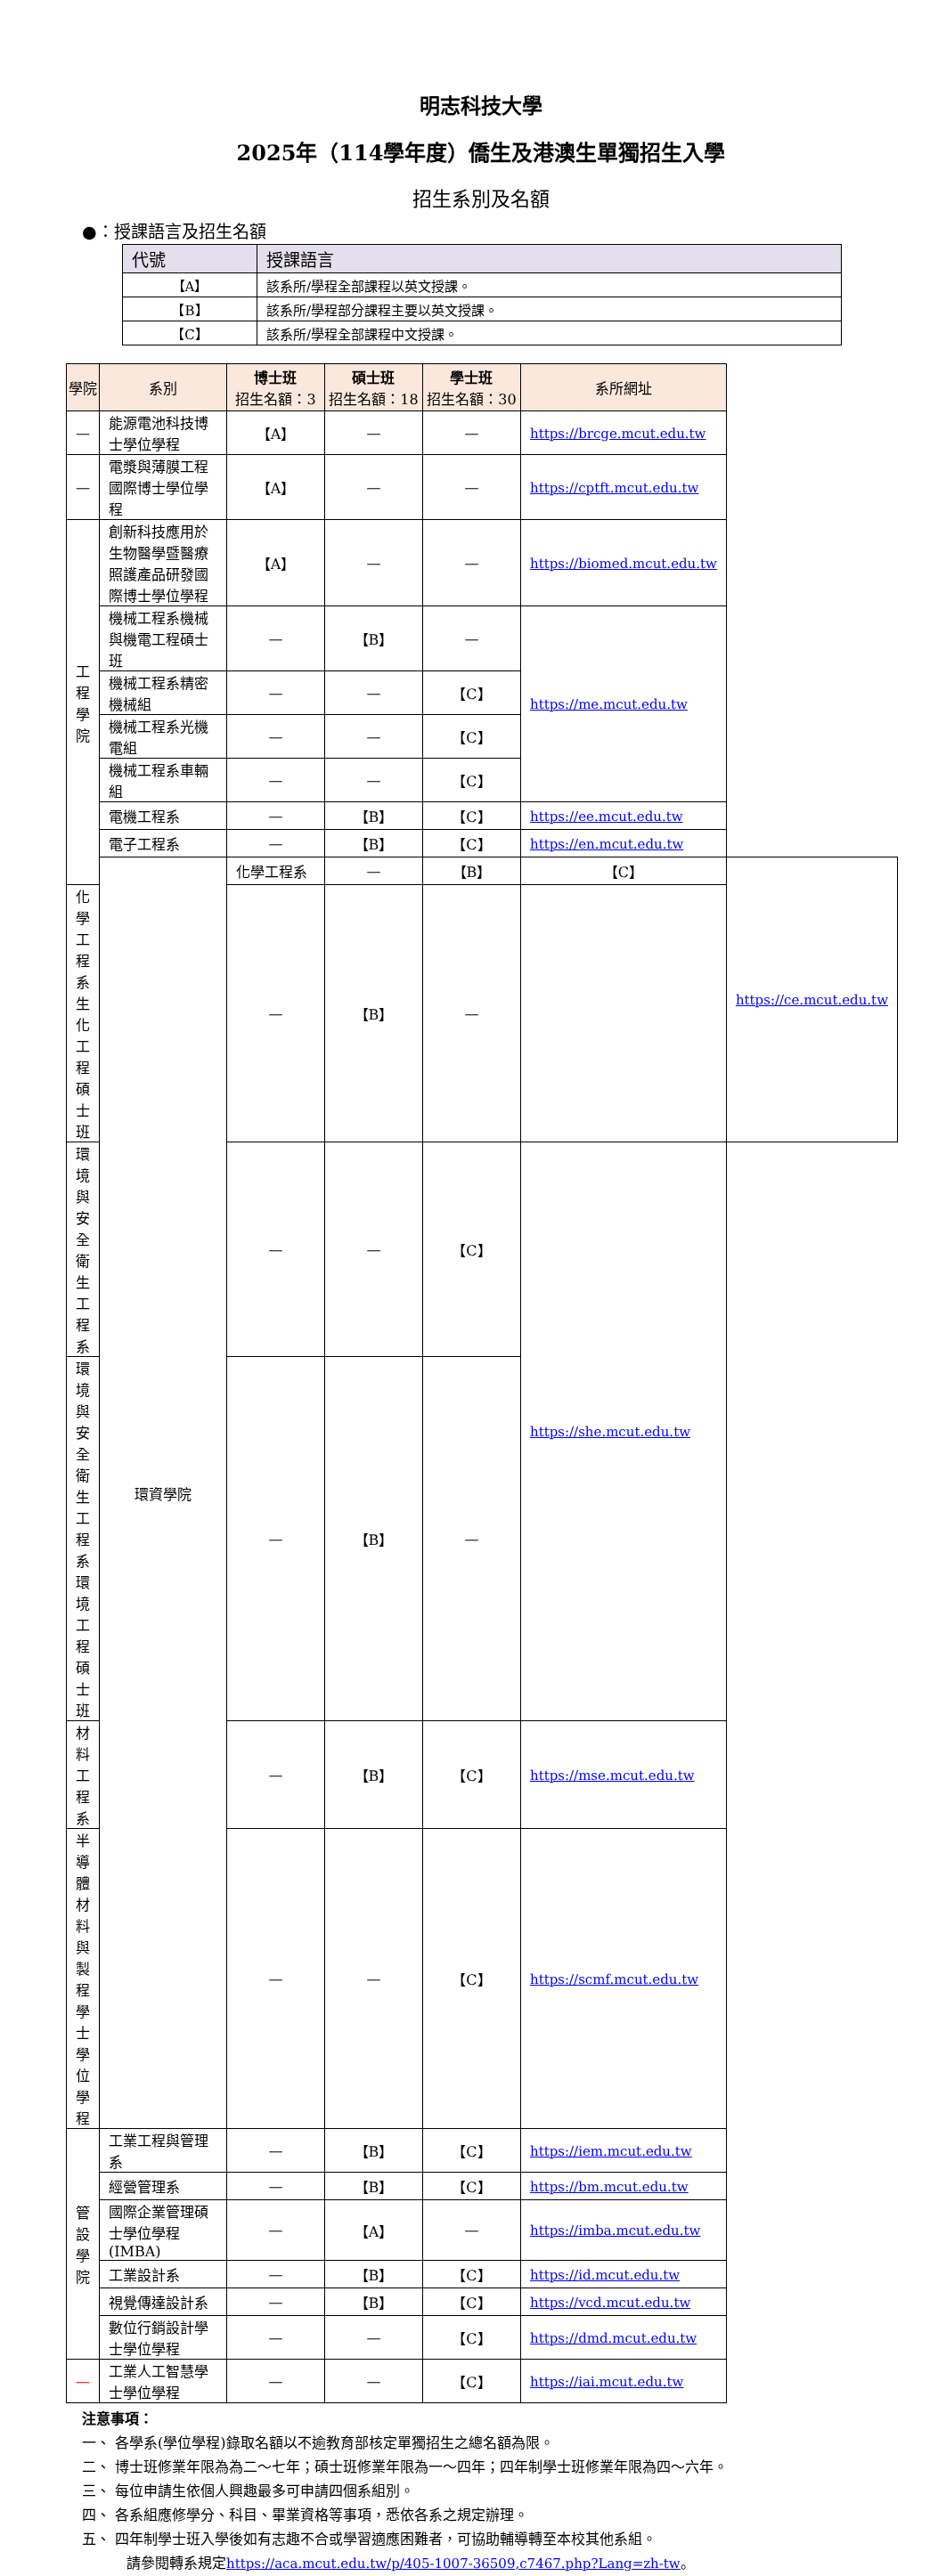明志科技大學
2025年（114學年度）僑生及港澳生單獨招生入學
招生系別及名額
●：授課語言及招生名額
| 代號 | 授課語言 |
| --- | --- |
| 【A】 | 該系所/學程全部課程以英文授課。 |
| 【B】 | 該系所/學程部分課程主要以英文授課。 |
| 【C】 | 該系所/學程全部課程中文授課。 |
| 學院 | 系別 | 博士班 招生名額：3 | 碩士班 招生名額：18 | 學士班 招生名額：30 | 系所網址 | |
| --- | --- | --- | --- | --- | --- | --- |
| — | 能源電池科技博士學位學程 | 【A】 | — | — | https://brcge.mcut.edu.tw | |
| — | 電漿與薄膜工程國際博士學位學程 | 【A】 | — | — | https://cptft.mcut.edu.tw | |
| 工程學院 | 創新科技應用於生物醫學暨醫療照護產品研發國際博士學位學程 | 【A】 | — | — | https://biomed.mcut.edu.tw | |
| | 機械工程系機械與機電工程碩士班 | — | 【B】 | — | https://me.mcut.edu.tw | |
| | 機械工程系精密機械組 | — | — | 【C】 | | |
| | 機械工程系光機電組 | — | — | 【C】 | | |
| | 機械工程系車輛組 | — | — | 【C】 | | |
| | 電機工程系 | — | 【B】 | 【C】 | https://ee.mcut.edu.tw | |
| | 電子工程系 | — | 【B】 | 【C】 | https://en.mcut.edu.tw | |
| | 環資學院 | 化學工程系 | — | 【B】 | 【C】 | https://ce.mcut.edu.tw |
| 化學工程系生化工程碩士班 | | — | 【B】 | — | | |
| 環境與安全衛生工程系 | | — | — | 【C】 | https://she.mcut.edu.tw | |
| 環境與安全衛生工程系環境工程碩士班 | | — | 【B】 | — | | |
| 材料工程系 | | — | 【B】 | 【C】 | https://mse.mcut.edu.tw | |
| 半導體材料與製程學士學位學程 | | — | — | 【C】 | https://scmf.mcut.edu.tw | |
| 管設學院 | 工業工程與管理系 | — | 【B】 | 【C】 | https://iem.mcut.edu.tw | |
| | 經營管理系 | — | 【B】 | 【C】 | https://bm.mcut.edu.tw | |
| | 國際企業管理碩士學位學程(IMBA) | — | 【A】 | — | https://imba.mcut.edu.tw | |
| | 工業設計系 | — | 【B】 | 【C】 | https://id.mcut.edu.tw | |
| | 視覺傳達設計系 | — | 【B】 | 【C】 | https://vcd.mcut.edu.tw | |
| | 數位行銷設計學士學位學程 | — | — | 【C】 | https://dmd.mcut.edu.tw | |
| — | 工業人工智慧學士學位學程 | — | — | 【C】 | https://iai.mcut.edu.tw | |
注意事項：
一、 各學系(學位學程)錄取名額以不逾教育部核定單獨招生之總名額為限。
二、 博士班修業年限為為二～七年；碩士班修業年限為一～四年；四年制學士班修業年限為四～六年。
三、 每位申請生依個人興趣最多可申請四個系組別。
四、 各系組應修學分、科目、畢業資格等事項，悉依各系之規定辦理。
五、 四年制學士班入學後如有志趣不合或學習適應困難者，可協助輔導轉至本校其他系組。
請參閱轉系規定https://aca.mcut.edu.tw/p/405-1007-36509,c7467.php?Lang=zh-tw。